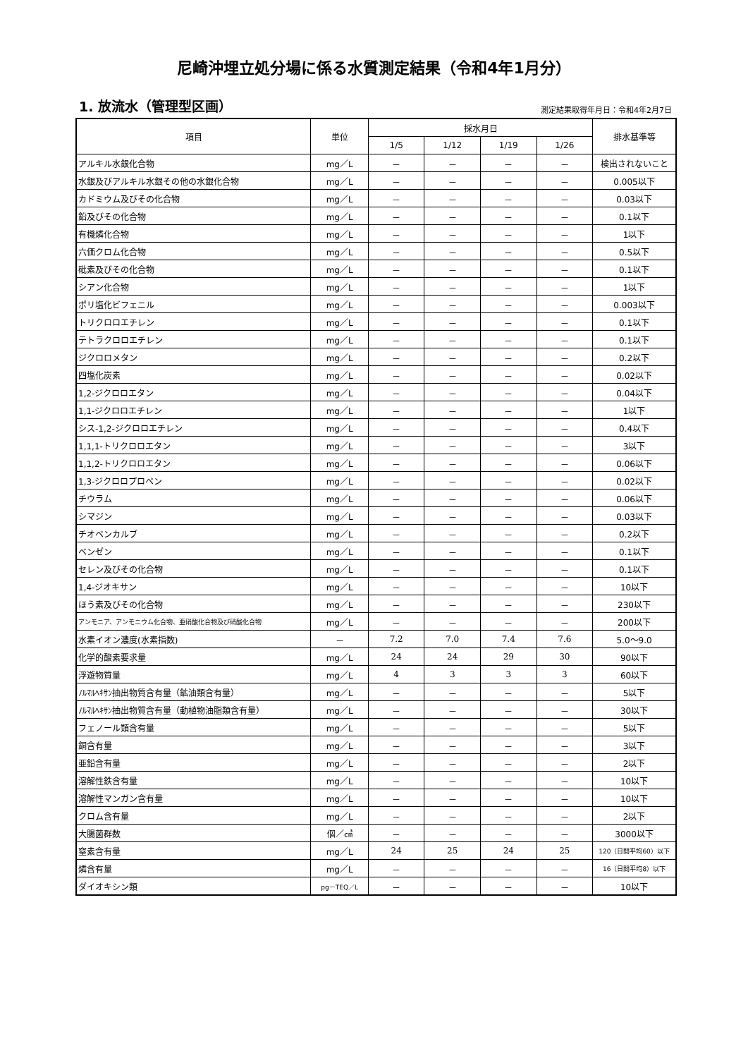尼崎沖埋立処分場に係る水質測定結果（令和4年1月分）
1. 放流水（管理型区画）
測定結果取得年月日：令和4年2月7日
| 項目 | 単位 | 採水月日 | | | | 排水基準等 |
| --- | --- | --- | --- | --- | --- | --- |
| | | 1/5 | 1/12 | 1/19 | 1/26 | |
| アルキル水銀化合物 | mg／L | － | － | － | － | 検出されないこと |
| 水銀及びアルキル水銀その他の水銀化合物 | mg／L | － | － | － | － | 0.005以下 |
| カドミウム及びその化合物 | mg／L | － | － | － | － | 0.03以下 |
| 鉛及びその化合物 | mg／L | － | － | － | － | 0.1以下 |
| 有機燐化合物 | mg／L | － | － | － | － | 1以下 |
| 六価クロム化合物 | mg／L | － | － | － | － | 0.5以下 |
| 砒素及びその化合物 | mg／L | － | － | － | － | 0.1以下 |
| シアン化合物 | mg／L | － | － | － | － | 1以下 |
| ポリ塩化ビフェニル | mg／L | － | － | － | － | 0.003以下 |
| トリクロロエチレン | mg／L | － | － | － | － | 0.1以下 |
| テトラクロロエチレン | mg／L | － | － | － | － | 0.1以下 |
| ジクロロメタン | mg／L | － | － | － | － | 0.2以下 |
| 四塩化炭素 | mg／L | － | － | － | － | 0.02以下 |
| 1,2-ジクロロエタン | mg／L | － | － | － | － | 0.04以下 |
| 1,1-ジクロロエチレン | mg／L | － | － | － | － | 1以下 |
| シス-1,2-ジクロロエチレン | mg／L | － | － | － | － | 0.4以下 |
| 1,1,1-トリクロロエタン | mg／L | － | － | － | － | 3以下 |
| 1,1,2-トリクロロエタン | mg／L | － | － | － | － | 0.06以下 |
| 1,3-ジクロロプロペン | mg／L | － | － | － | － | 0.02以下 |
| チウラム | mg／L | － | － | － | － | 0.06以下 |
| シマジン | mg／L | － | － | － | － | 0.03以下 |
| チオベンカルブ | mg／L | － | － | － | － | 0.2以下 |
| ベンゼン | mg／L | － | － | － | － | 0.1以下 |
| セレン及びその化合物 | mg／L | － | － | － | － | 0.1以下 |
| 1,4-ジオキサン | mg／L | － | － | － | － | 10以下 |
| ほう素及びその化合物 | mg／L | － | － | － | － | 230以下 |
| アンモニア、アンモニウム化合物、亜硝酸化合物及び硝酸化合物 | mg／L | － | － | － | － | 200以下 |
| 水素イオン濃度(水素指数) | － | 7.2 | 7.0 | 7.4 | 7.6 | 5.0～9.0 |
| 化学的酸素要求量 | mg／L | 24 | 24 | 29 | 30 | 90以下 |
| 浮遊物質量 | mg／L | 4 | 3 | 3 | 3 | 60以下 |
| ﾉﾙﾏﾙﾍｷｻﾝ抽出物質含有量（鉱油類含有量） | mg／L | － | － | － | － | 5以下 |
| ﾉﾙﾏﾙﾍｷｻﾝ抽出物質含有量（動植物油脂類含有量） | mg／L | － | － | － | － | 30以下 |
| フェノール類含有量 | mg／L | － | － | － | － | 5以下 |
| 銅含有量 | mg／L | － | － | － | － | 3以下 |
| 亜鉛含有量 | mg／L | － | － | － | － | 2以下 |
| 溶解性鉄含有量 | mg／L | － | － | － | － | 10以下 |
| 溶解性マンガン含有量 | mg／L | － | － | － | － | 10以下 |
| クロム含有量 | mg／L | － | － | － | － | 2以下 |
| 大腸菌群数 | 個／㎤ | － | － | － | － | 3000以下 |
| 窒素含有量 | mg／L | 24 | 25 | 24 | 25 | 120（日間平均60）以下 |
| 燐含有量 | mg／L | － | － | － | － | 16（日間平均8）以下 |
| ダイオキシン類 | pg－TEQ／L | － | － | － | － | 10以下 |